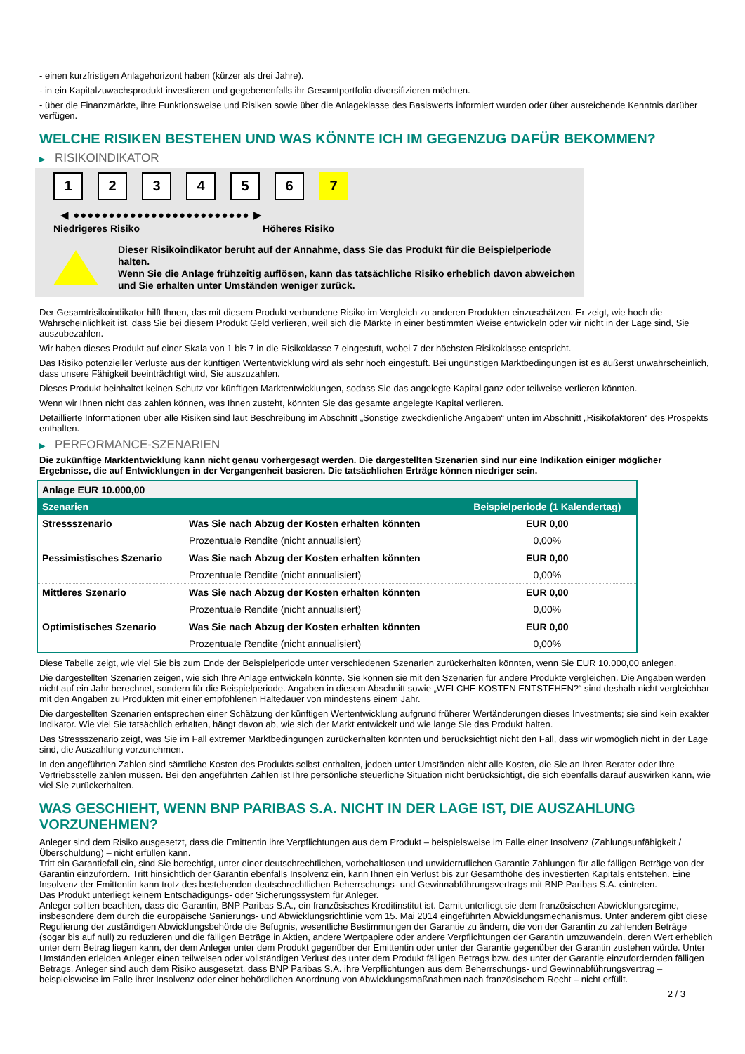- einen kurzfristigen Anlagehorizont haben (kürzer als drei Jahre).
- in ein Kapitalzuwachsprodukt investieren und gegebenenfalls ihr Gesamtportfolio diversifizieren möchten.
- über die Finanzmärkte, ihre Funktionsweise und Risiken sowie über die Anlageklasse des Basiswerts informiert wurden oder über ausreichende Kenntnis darüber verfügen.
WELCHE RISIKEN BESTEHEN UND WAS KÖNNTE ICH IM GEGENZUG DAFÜR BEKOMMEN?
▶ RISIKOINDIKATOR
1 2 3 4 5 6 7
◀ ●●●●●●●●●●●●●●●●●●●●●●●●● ▶
Niedrigeres Risiko Höheres Risiko
Dieser Risikoindikator beruht auf der Annahme, dass Sie das Produkt für die Beispielperiode halten.
Wenn Sie die Anlage frühzeitig auflösen, kann das tatsächliche Risiko erheblich davon abweichen und Sie erhalten unter Umständen weniger zurück.
Der Gesamtrisikoindikator hilft Ihnen, das mit diesem Produkt verbundene Risiko im Vergleich zu anderen Produkten einzuschätzen. Er zeigt, wie hoch die Wahrscheinlichkeit ist, dass Sie bei diesem Produkt Geld verlieren, weil sich die Märkte in einer bestimmten Weise entwickeln oder wir nicht in der Lage sind, Sie auszubezahlen.
Wir haben dieses Produkt auf einer Skala von 1 bis 7 in die Risikoklasse 7 eingestuft, wobei 7 der höchsten Risikoklasse entspricht.
Das Risiko potenzieller Verluste aus der künftigen Wertentwicklung wird als sehr hoch eingestuft. Bei ungünstigen Marktbedingungen ist es äußerst unwahrscheinlich, dass unsere Fähigkeit beeinträchtigt wird, Sie auszuzahlen.
Dieses Produkt beinhaltet keinen Schutz vor künftigen Marktentwicklungen, sodass Sie das angelegte Kapital ganz oder teilweise verlieren könnten.
Wenn wir Ihnen nicht das zahlen können, was Ihnen zusteht, könnten Sie das gesamte angelegte Kapital verlieren.
Detaillierte Informationen über alle Risiken sind laut Beschreibung im Abschnitt „Sonstige zweckdienliche Angaben“ unten im Abschnitt „Risikofaktoren“ des Prospekts enthalten.
▶ PERFORMANCE-SZENARIEN
Die zukünftige Marktentwicklung kann nicht genau vorhergesagt werden. Die dargestellten Szenarien sind nur eine Indikation einiger möglicher Ergebnisse, die auf Entwicklungen in der Vergangenheit basieren. Die tatsächlichen Erträge können niedriger sein.
| Anlage EUR 10.000,00 | | |
| Szenarien | | Beispielperiode (1 Kalendertag) |
| Stressszenario | Was Sie nach Abzug der Kosten erhalten könnten | EUR 0,00 |
| | Prozentuale Rendite (nicht annualisiert) | 0,00% |
| Pessimistisches Szenario | Was Sie nach Abzug der Kosten erhalten könnten | EUR 0,00 |
| | Prozentuale Rendite (nicht annualisiert) | 0,00% |
| Mittleres Szenario | Was Sie nach Abzug der Kosten erhalten könnten | EUR 0,00 |
| | Prozentuale Rendite (nicht annualisiert) | 0,00% |
| Optimistisches Szenario | Was Sie nach Abzug der Kosten erhalten könnten | EUR 0,00 |
| | Prozentuale Rendite (nicht annualisiert) | 0,00% |
Diese Tabelle zeigt, wie viel Sie bis zum Ende der Beispielperiode unter verschiedenen Szenarien zurückerhalten könnten, wenn Sie EUR 10.000,00 anlegen.
Die dargestellten Szenarien zeigen, wie sich Ihre Anlage entwickeln könnte. Sie können sie mit den Szenarien für andere Produkte vergleichen. Die Angaben werden nicht auf ein Jahr berechnet, sondern für die Beispielperiode. Angaben in diesem Abschnitt sowie „WELCHE KOSTEN ENTSTEHEN?“ sind deshalb nicht vergleichbar mit den Angaben zu Produkten mit einer empfohlenen Haltedauer von mindestens einem Jahr.
Die dargestellten Szenarien entsprechen einer Schätzung der künftigen Wertentwicklung aufgrund früherer Wertänderungen dieses Investments; sie sind kein exakter Indikator. Wie viel Sie tatsächlich erhalten, hängt davon ab, wie sich der Markt entwickelt und wie lange Sie das Produkt halten.
Das Stressszenario zeigt, was Sie im Fall extremer Marktbedingungen zurückerhalten könnten und berücksichtigt nicht den Fall, dass wir womöglich nicht in der Lage sind, die Auszahlung vorzunehmen.
In den angeführten Zahlen sind sämtliche Kosten des Produkts selbst enthalten, jedoch unter Umständen nicht alle Kosten, die Sie an Ihren Berater oder Ihre Vertriebsstelle zahlen müssen. Bei den angeführten Zahlen ist Ihre persönliche steuerliche Situation nicht berücksichtigt, die sich ebenfalls darauf auswirken kann, wie viel Sie zurückerhalten.
WAS GESCHIEHT, WENN BNP PARIBAS S.A. NICHT IN DER LAGE IST, DIE AUSZAHLUNG VORZUNEHMEN?
Anleger sind dem Risiko ausgesetzt, dass die Emittentin ihre Verpflichtungen aus dem Produkt – beispielsweise im Falle einer Insolvenz (Zahlungsunfähigkeit / Überschuldung) – nicht erfüllen kann.
Tritt ein Garantiefall ein, sind Sie berechtigt, unter einer deutschrechtlichen, vorbehaltlosen und unwiderruflichen Garantie Zahlungen für alle fälligen Beträge von der Garantin einzufordern. Tritt hinsichtlich der Garantin ebenfalls Insolvenz ein, kann Ihnen ein Verlust bis zur Gesamthöhe des investierten Kapitals entstehen. Eine Insolvenz der Emittentin kann trotz des bestehenden deutschrechtlichen Beherrschungs- und Gewinnabführungsvertrags mit BNP Paribas S.A. eintreten.
Das Produkt unterliegt keinem Entschädigungs- oder Sicherungssystem für Anleger.
Anleger sollten beachten, dass die Garantin, BNP Paribas S.A., ein französisches Kreditinstitut ist. Damit unterliegt sie dem französischen Abwicklungsregime, insbesondere dem durch die europäische Sanierungs- und Abwicklungsrichtlinie vom 15. Mai 2014 eingeführten Abwicklungsmechanismus. Unter anderem gibt diese Regulierung der zuständigen Abwicklungsbehörde die Befugnis, wesentliche Bestimmungen der Garantie zu ändern, die von der Garantin zu zahlenden Beträge (sogar bis auf null) zu reduzieren und die fälligen Beträge in Aktien, andere Wertpapiere oder andere Verpflichtungen der Garantin umzuwandeln, deren Wert erheblich unter dem Betrag liegen kann, der dem Anleger unter dem Produkt gegenüber der Emittentin oder unter der Garantie gegenüber der Garantin zustehen würde. Unter Umständen erleiden Anleger einen teilweisen oder vollständigen Verlust des unter dem Produkt fälligen Betrags bzw. des unter der Garantie einzufordernden fälligen Betrags. Anleger sind auch dem Risiko ausgesetzt, dass BNP Paribas S.A. ihre Verpflichtungen aus dem Beherrschungs- und Gewinnabführungsvertrag – beispielsweise im Falle ihrer Insolvenz oder einer behördlichen Anordnung von Abwicklungsmaßnahmen nach französischem Recht – nicht erfüllt.
2 / 3